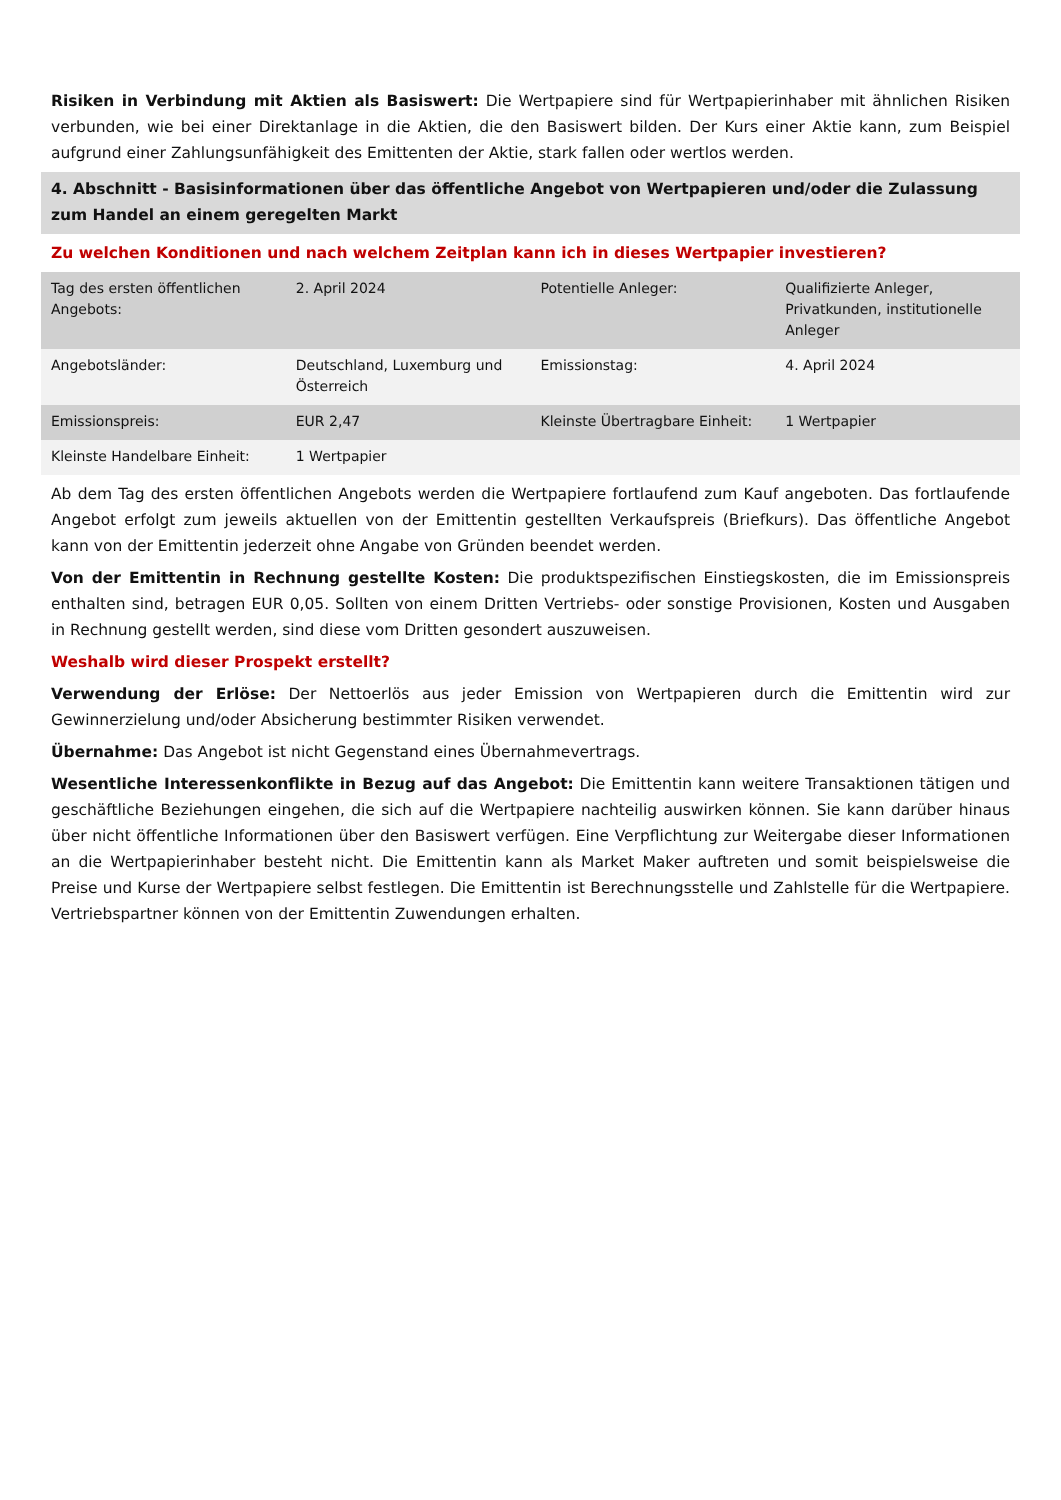Risiken in Verbindung mit Aktien als Basiswert: Die Wertpapiere sind für Wertpapierinhaber mit ähnlichen Risiken verbunden, wie bei einer Direktanlage in die Aktien, die den Basiswert bilden. Der Kurs einer Aktie kann, zum Beispiel aufgrund einer Zahlungsunfähigkeit des Emittenten der Aktie, stark fallen oder wertlos werden.
4. Abschnitt - Basisinformationen über das öffentliche Angebot von Wertpapieren und/oder die Zulassung zum Handel an einem geregelten Markt
Zu welchen Konditionen und nach welchem Zeitplan kann ich in dieses Wertpapier investieren?
| Tag des ersten öffentlichen Angebots: | 2. April 2024 | Potentielle Anleger: | Qualifizierte Anleger, Privatkunden, institutionelle Anleger |
| Angebotsländer: | Deutschland, Luxemburg und Österreich | Emissionstag: | 4. April 2024 |
| Emissionspreis: | EUR 2,47 | Kleinste Übertragbare Einheit: | 1 Wertpapier |
| Kleinste Handelbare Einheit: | 1 Wertpapier | | |
Ab dem Tag des ersten öffentlichen Angebots werden die Wertpapiere fortlaufend zum Kauf angeboten. Das fortlaufende Angebot erfolgt zum jeweils aktuellen von der Emittentin gestellten Verkaufspreis (Briefkurs). Das öffentliche Angebot kann von der Emittentin jederzeit ohne Angabe von Gründen beendet werden.
Von der Emittentin in Rechnung gestellte Kosten: Die produktspezifischen Einstiegskosten, die im Emissionspreis enthalten sind, betragen EUR 0,05. Sollten von einem Dritten Vertriebs- oder sonstige Provisionen, Kosten und Ausgaben in Rechnung gestellt werden, sind diese vom Dritten gesondert auszuweisen.
Weshalb wird dieser Prospekt erstellt?
Verwendung der Erlöse: Der Nettoerlös aus jeder Emission von Wertpapieren durch die Emittentin wird zur Gewinnerzielung und/oder Absicherung bestimmter Risiken verwendet.
Übernahme: Das Angebot ist nicht Gegenstand eines Übernahmevertrags.
Wesentliche Interessenkonflikte in Bezug auf das Angebot: Die Emittentin kann weitere Transaktionen tätigen und geschäftliche Beziehungen eingehen, die sich auf die Wertpapiere nachteilig auswirken können. Sie kann darüber hinaus über nicht öffentliche Informationen über den Basiswert verfügen. Eine Verpflichtung zur Weitergabe dieser Informationen an die Wertpapierinhaber besteht nicht. Die Emittentin kann als Market Maker auftreten und somit beispielsweise die Preise und Kurse der Wertpapiere selbst festlegen. Die Emittentin ist Berechnungsstelle und Zahlstelle für die Wertpapiere. Vertriebspartner können von der Emittentin Zuwendungen erhalten.